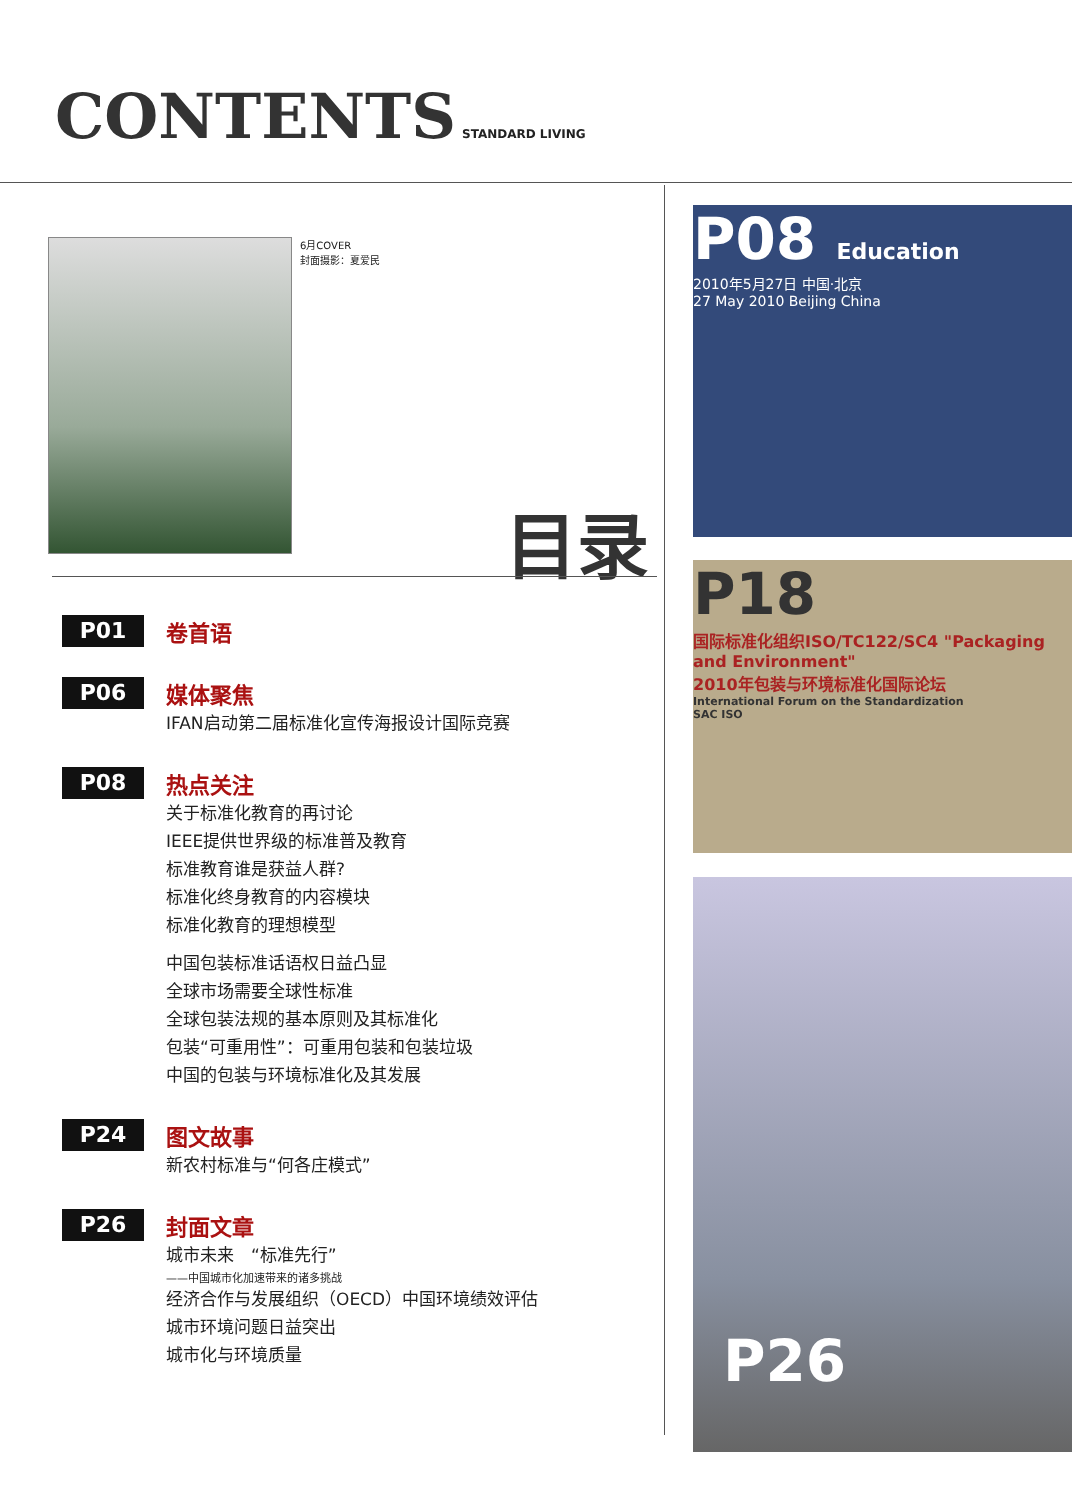CONTENTS
STANDARD LIVING
6月COVER
封面摄影：夏爱民
目录
P01
卷首语
P06
媒体聚焦
IFAN启动第二届标准化宣传海报设计国际竞赛
P08
热点关注
关于标准化教育的再讨论
IEEE提供世界级的标准普及教育
标准教育谁是获益人群?
标准化终身教育的内容模块
标准化教育的理想模型
中国包装标准话语权日益凸显
全球市场需要全球性标准
全球包装法规的基本原则及其标准化
包装“可重用性”：可重用包装和包装垃圾
中国的包装与环境标准化及其发展
P24
图文故事
新农村标准与“何各庄模式”
P26
封面文章
城市未来　“标准先行”
——中国城市化加速带来的诸多挑战
经济合作与发展组织（OECD）中国环境绩效评估
城市环境问题日益突出
城市化与环境质量
P08 Education
2010年5月27日 中国·北京
27 May 2010 Beijing China
P18
国际标准化组织ISO/TC122/SC4 "Packaging and Environment"
2010年包装与环境标准化国际论坛
International Forum on the Standardization
SAC ISO
P26